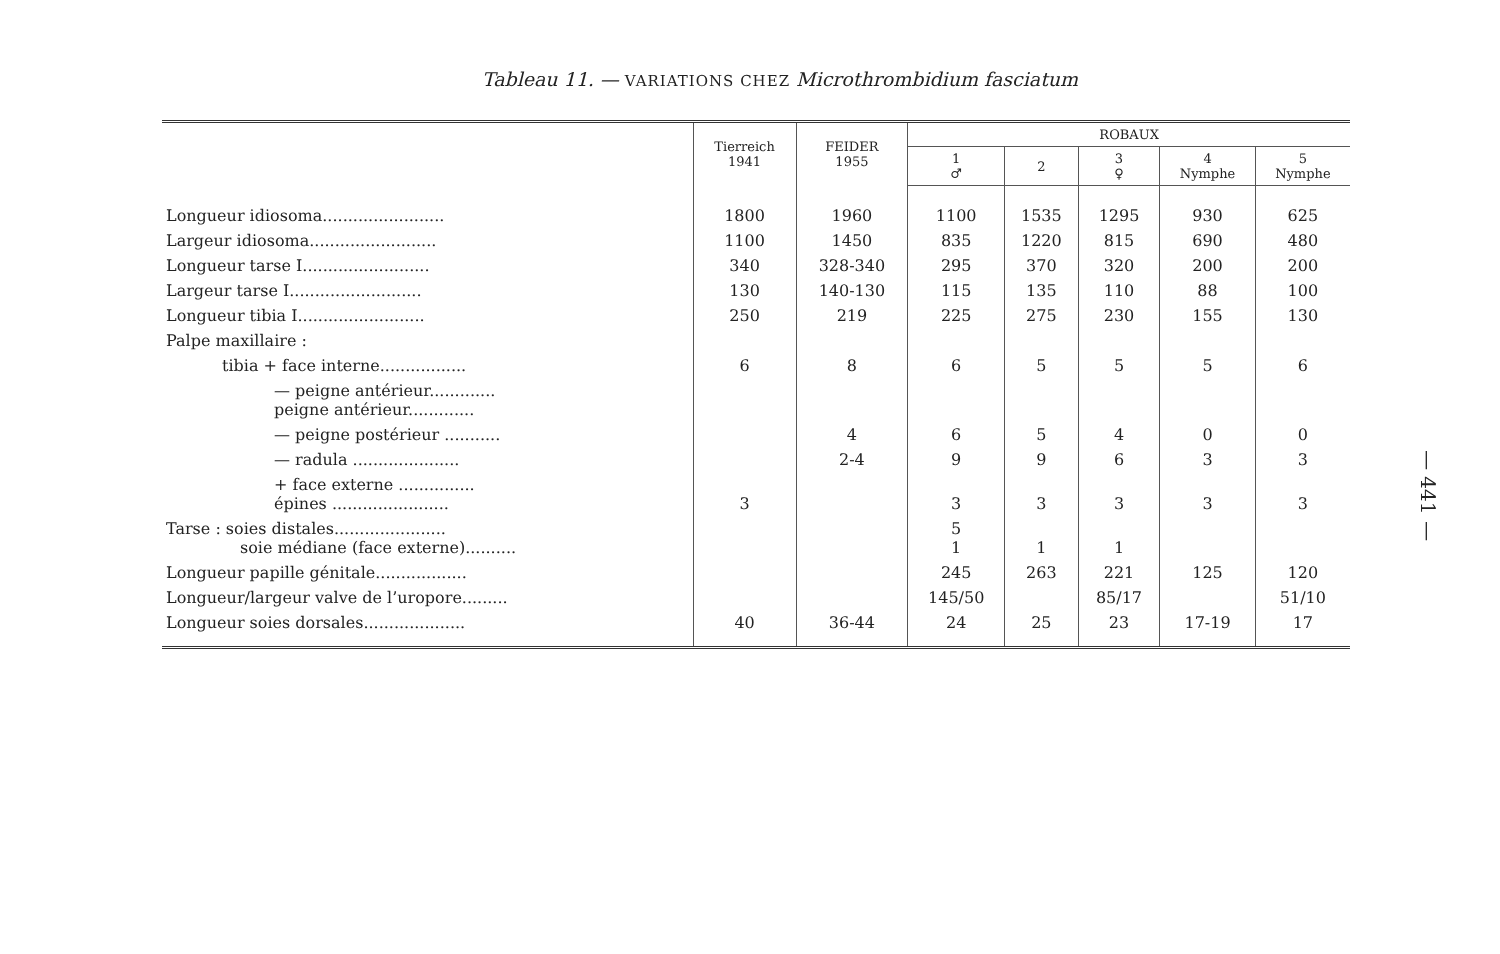Tableau 11. — VARIATIONS CHEZ Microthrombidium fasciatum
| | Tierreich 1941 | FEIDER 1955 | ROBAUX | | | | |
| --- | --- | --- | --- | --- | --- | --- | --- |
| | | | 1 ♂ | 2 | 3 ♀ | 4 Nymphe | 5 Nymphe |
| Longueur idiosoma........................ | 1800 | 1960 | 1100 | 1535 | 1295 | 930 | 625 |
| Largeur idiosoma......................... | 1100 | 1450 | 835 | 1220 | 815 | 690 | 480 |
| Longueur tarse I......................... | 340 | 328-340 | 295 | 370 | 320 | 200 | 200 |
| Largeur tarse I.......................... | 130 | 140-130 | 115 | 135 | 110 | 88 | 100 |
| Longueur tibia I......................... | 250 | 219 | 225 | 275 | 230 | 155 | 130 |
| Palpe maxillaire : | | | | | | | |
| tibia + face interne................. | 6 | 8 | 6 | 5 | 5 | 5 | 6 |
| — peigne antérieur............. peigne antérieur............. | | | | | | | |
| — peigne postérieur ........... | | 4 | 6 | 5 | 4 | 0 | 0 |
| — radula ..................... | | 2-4 | 9 | 9 | 6 | 3 | 3 |
| + face externe ............... épines ....................... | 3 | | 3 | 3 | 3 | 3 | 3 |
| Tarse : soies distales...................... soie médiane (face externe).......... | | | 5 1 | 1 | 1 | | |
| Longueur papille génitale.................. | | | 245 | 263 | 221 | 125 | 120 |
| Longueur/largeur valve de l’uropore......... | | | 145/50 | | 85/17 | | 51/10 |
| Longueur soies dorsales.................... | 40 | 36-44 | 24 | 25 | 23 | 17-19 | 17 |
— 441 —